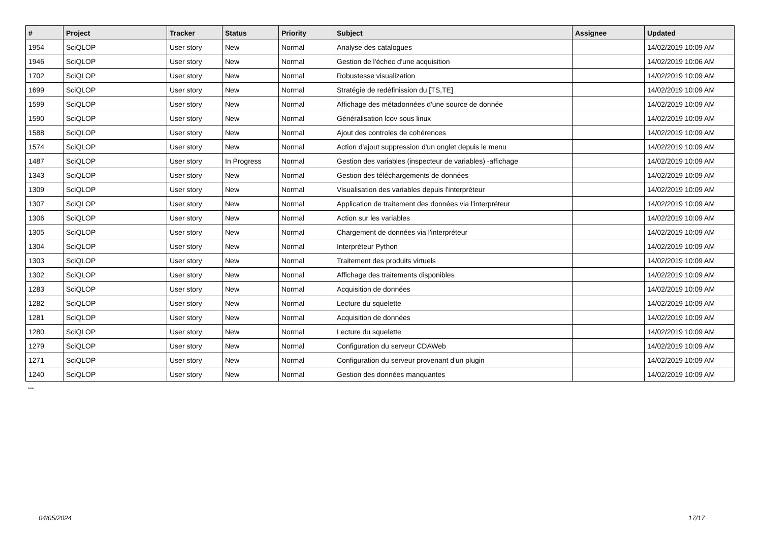| # | Project | Tracker | Status | Priority | Subject | Assignee | Updated |
| --- | --- | --- | --- | --- | --- | --- | --- |
| 1954 | SciQLOP | User story | New | Normal | Analyse des catalogues | | 14/02/2019 10:09 AM |
| 1946 | SciQLOP | User story | New | Normal | Gestion de l'échec d'une acquisition | | 14/02/2019 10:06 AM |
| 1702 | SciQLOP | User story | New | Normal | Robustesse visualization | | 14/02/2019 10:09 AM |
| 1699 | SciQLOP | User story | New | Normal | Stratégie de redéfinission du [TS,TE] | | 14/02/2019 10:09 AM |
| 1599 | SciQLOP | User story | New | Normal | Affichage des métadonnées d'une source de donnée | | 14/02/2019 10:09 AM |
| 1590 | SciQLOP | User story | New | Normal | Généralisation lcov sous linux | | 14/02/2019 10:09 AM |
| 1588 | SciQLOP | User story | New | Normal | Ajout des controles de cohérences | | 14/02/2019 10:09 AM |
| 1574 | SciQLOP | User story | New | Normal | Action d'ajout suppression d'un onglet depuis le menu | | 14/02/2019 10:09 AM |
| 1487 | SciQLOP | User story | In Progress | Normal | Gestion des variables (inspecteur de variables) -affichage | | 14/02/2019 10:09 AM |
| 1343 | SciQLOP | User story | New | Normal | Gestion des téléchargements de données | | 14/02/2019 10:09 AM |
| 1309 | SciQLOP | User story | New | Normal | Visualisation des variables depuis l'interpréteur | | 14/02/2019 10:09 AM |
| 1307 | SciQLOP | User story | New | Normal | Application de traitement des données via l'interpréteur | | 14/02/2019 10:09 AM |
| 1306 | SciQLOP | User story | New | Normal | Action sur les variables | | 14/02/2019 10:09 AM |
| 1305 | SciQLOP | User story | New | Normal | Chargement de données via l'interpréteur | | 14/02/2019 10:09 AM |
| 1304 | SciQLOP | User story | New | Normal | Interpréteur Python | | 14/02/2019 10:09 AM |
| 1303 | SciQLOP | User story | New | Normal | Traitement des produits virtuels | | 14/02/2019 10:09 AM |
| 1302 | SciQLOP | User story | New | Normal | Affichage des traitements disponibles | | 14/02/2019 10:09 AM |
| 1283 | SciQLOP | User story | New | Normal | Acquisition de données | | 14/02/2019 10:09 AM |
| 1282 | SciQLOP | User story | New | Normal | Lecture du squelette | | 14/02/2019 10:09 AM |
| 1281 | SciQLOP | User story | New | Normal | Acquisition de données | | 14/02/2019 10:09 AM |
| 1280 | SciQLOP | User story | New | Normal | Lecture du squelette | | 14/02/2019 10:09 AM |
| 1279 | SciQLOP | User story | New | Normal | Configuration du serveur CDAWeb | | 14/02/2019 10:09 AM |
| 1271 | SciQLOP | User story | New | Normal | Configuration du serveur provenant d'un plugin | | 14/02/2019 10:09 AM |
| 1240 | SciQLOP | User story | New | Normal | Gestion des données manquantes | | 14/02/2019 10:09 AM |
...
04/05/2024 17/17